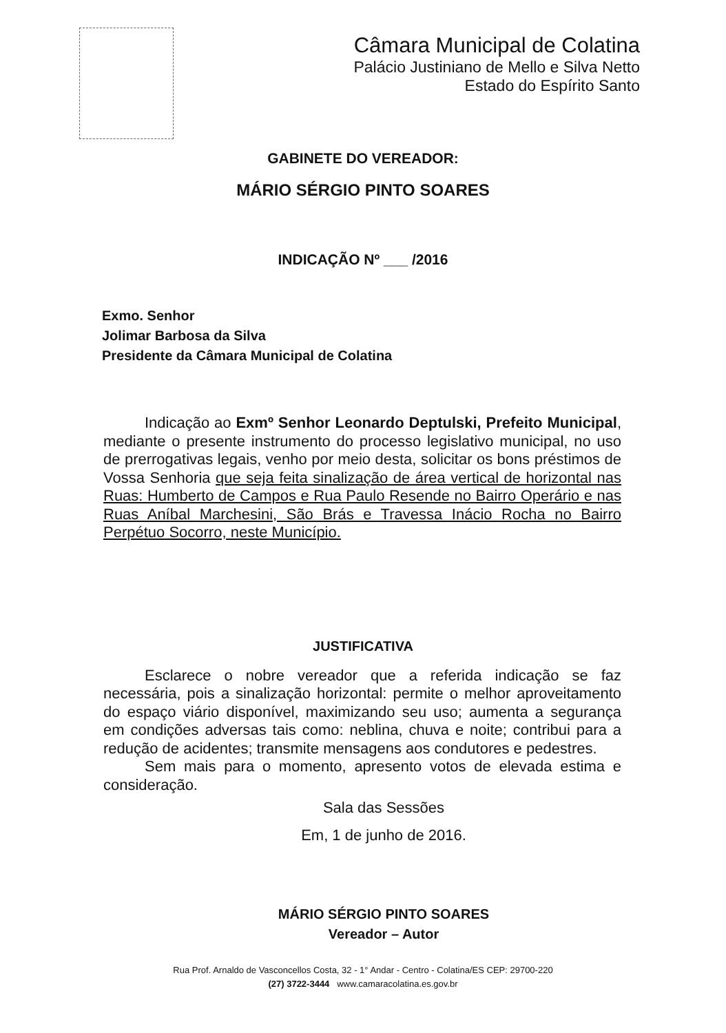Câmara Municipal de Colatina
Palácio Justiniano de Mello e Silva Netto
Estado do Espírito Santo
GABINETE DO VEREADOR:
MÁRIO SÉRGIO PINTO SOARES
INDICAÇÃO Nº ___ /2016
Exmo. Senhor
Jolimar Barbosa da Silva
Presidente da Câmara Municipal de Colatina
Indicação ao Exmº Senhor Leonardo Deptulski, Prefeito Municipal, mediante o presente instrumento do processo legislativo municipal, no uso de prerrogativas legais, venho por meio desta, solicitar os bons préstimos de Vossa Senhoria que seja feita sinalização de área vertical de horizontal nas Ruas: Humberto de Campos e Rua Paulo Resende no Bairro Operário e nas Ruas Aníbal Marchesini, São Brás e Travessa Inácio Rocha no Bairro Perpétuo Socorro, neste Município.
JUSTIFICATIVA
Esclarece o nobre vereador que a referida indicação se faz necessária, pois a sinalização horizontal: permite o melhor aproveitamento do espaço viário disponível, maximizando seu uso; aumenta a segurança em condições adversas tais como: neblina, chuva e noite; contribui para a redução de acidentes; transmite mensagens aos condutores e pedestres.
Sem mais para o momento, apresento votos de elevada estima e consideração.
Sala das Sessões
Em, 1 de junho de 2016.
MÁRIO SÉRGIO PINTO SOARES
Vereador – Autor
Rua Prof. Arnaldo de Vasconcellos Costa, 32 - 1° Andar - Centro - Colatina/ES CEP: 29700-220
(27) 3722-3444 www.camaracolatina.es.gov.br